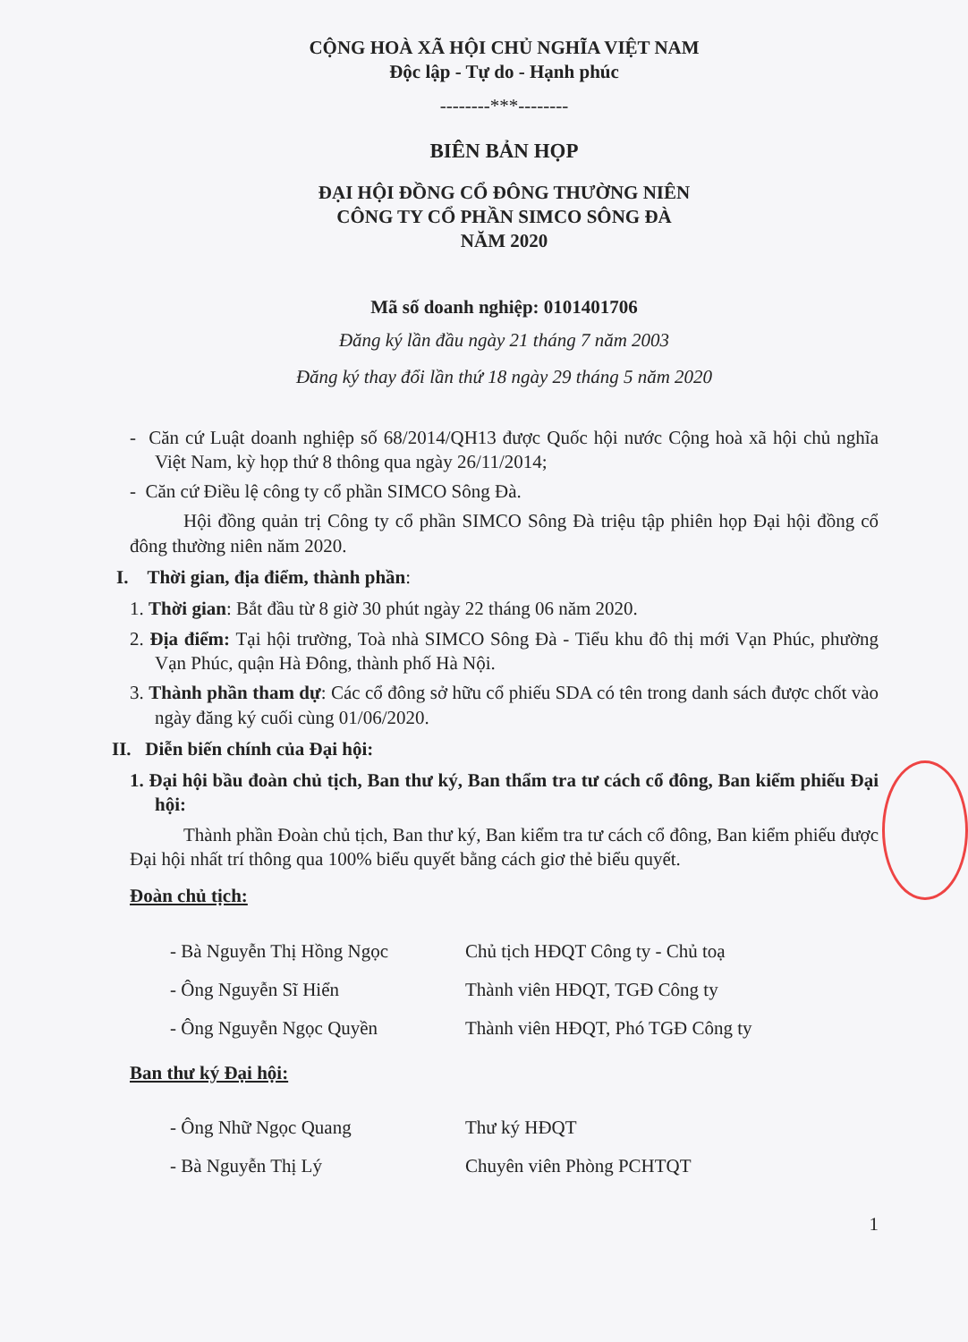CỘNG HOÀ XÃ HỘI CHỦ NGHĨA VIỆT NAM
Độc lập - Tự do - Hạnh phúc
--------***--------
BIÊN BẢN HỌP
ĐẠI HỘI ĐỒNG CỔ ĐÔNG THƯỜNG NIÊN
CÔNG TY CỔ PHẦN SIMCO SÔNG ĐÀ
NĂM 2020
Mã số doanh nghiệp: 0101401706
Đăng ký lần đầu ngày 21 tháng 7 năm 2003
Đăng ký thay đổi lần thứ 18 ngày 29 tháng 5 năm 2020
- Căn cứ Luật doanh nghiệp số 68/2014/QH13 được Quốc hội nước Cộng hoà xã hội chủ nghĩa Việt Nam, kỳ họp thứ 8 thông qua ngày 26/11/2014;
- Căn cứ Điều lệ công ty cổ phần SIMCO Sông Đà.
Hội đồng quản trị Công ty cổ phần SIMCO Sông Đà triệu tập phiên họp Đại hội đồng cổ đông thường niên năm 2020.
I. Thời gian, địa điểm, thành phần:
1. Thời gian: Bắt đầu từ 8 giờ 30 phút ngày 22 tháng 06 năm 2020.
2. Địa điểm: Tại hội trường, Toà nhà SIMCO Sông Đà - Tiểu khu đô thị mới Vạn Phúc, phường Vạn Phúc, quận Hà Đông, thành phố Hà Nội.
3. Thành phần tham dự: Các cổ đông sở hữu cổ phiếu SDA có tên trong danh sách được chốt vào ngày đăng ký cuối cùng 01/06/2020.
II. Diễn biến chính của Đại hội:
1. Đại hội bầu đoàn chủ tịch, Ban thư ký, Ban thẩm tra tư cách cổ đông, Ban kiểm phiếu Đại hội:
Thành phần Đoàn chủ tịch, Ban thư ký, Ban kiểm tra tư cách cổ đông, Ban kiểm phiếu được Đại hội nhất trí thông qua 100% biểu quyết bằng cách giơ thẻ biểu quyết.
Đoàn chủ tịch:
| - Bà Nguyễn Thị Hồng Ngọc | Chủ tịch HĐQT Công ty - Chủ toạ |
| - Ông Nguyễn Sĩ Hiển | Thành viên HĐQT, TGĐ Công ty |
| - Ông Nguyễn Ngọc Quyền | Thành viên HĐQT, Phó TGĐ Công ty |
Ban thư ký Đại hội:
| - Ông Nhữ Ngọc Quang | Thư ký HĐQT |
| - Bà Nguyễn Thị Lý | Chuyên viên Phòng PCHTQT |
1